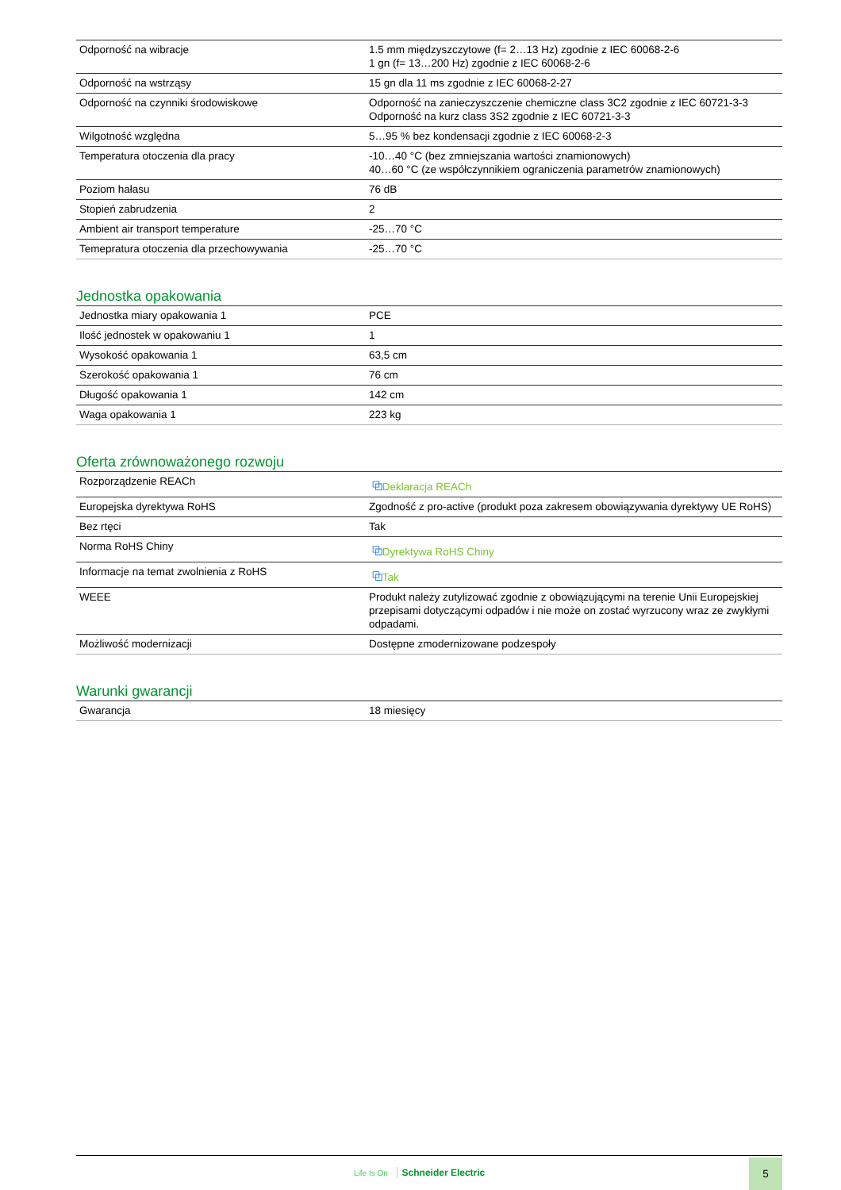| Odporność na wibracje | 1.5 mm międzyszczytowe (f= 2…13 Hz) zgodnie z IEC 60068-2-6 1 gn (f= 13…200 Hz) zgodnie z IEC 60068-2-6 |
| Odporność na wstrząsy | 15 gn dla 11 ms zgodnie z IEC 60068-2-27 |
| Odporność na czynniki środowiskowe | Odporność na zanieczyszczenie chemiczne class 3C2 zgodnie z IEC 60721-3-3 Odporność na kurz class 3S2 zgodnie z IEC 60721-3-3 |
| Wilgotność względna | 5…95 % bez kondensacji zgodnie z IEC 60068-2-3 |
| Temperatura otoczenia dla pracy | -10…40 °C (bez zmniejszania wartości znamionowych) 40…60 °C (ze współczynnikiem ograniczenia parametrów znamionowych) |
| Poziom hałasu | 76 dB |
| Stopień zabrudzenia | 2 |
| Ambient air transport temperature | -25…70 °C |
| Temepratura otoczenia dla przechowywania | -25…70 °C |
Jednostka opakowania
| Jednostka miary opakowania 1 | PCE |
| Ilość jednostek w opakowaniu 1 | 1 |
| Wysokość opakowania 1 | 63,5 cm |
| Szerokość opakowania 1 | 76 cm |
| Długość opakowania 1 | 142 cm |
| Waga opakowania 1 | 223 kg |
Oferta zrównoważonego rozwoju
| Rozporządzenie REACh | ⧉ Deklaracja REACh |
| Europejska dyrektywa RoHS | Zgodność z pro-active (produkt poza zakresem obowiązywania dyrektywy UE RoHS) |
| Bez rtęci | Tak |
| Norma RoHS Chiny | ⧉ Dyrektywa RoHS Chiny |
| Informacje na temat zwolnienia z RoHS | ⧉ Tak |
| WEEE | Produkt należy zutylizować zgodnie z obowiązującymi na terenie Unii Europejskiej przepisami dotyczącymi odpadów i nie może on zostać wyrzucony wraz ze zwykłymi odpadami. |
| Możliwość modernizacji | Dostępne zmodernizowane podzespoły |
Warunki gwarancji
| Gwarancja | 18 miesięcy |
Life Is On Schneider Electric
5